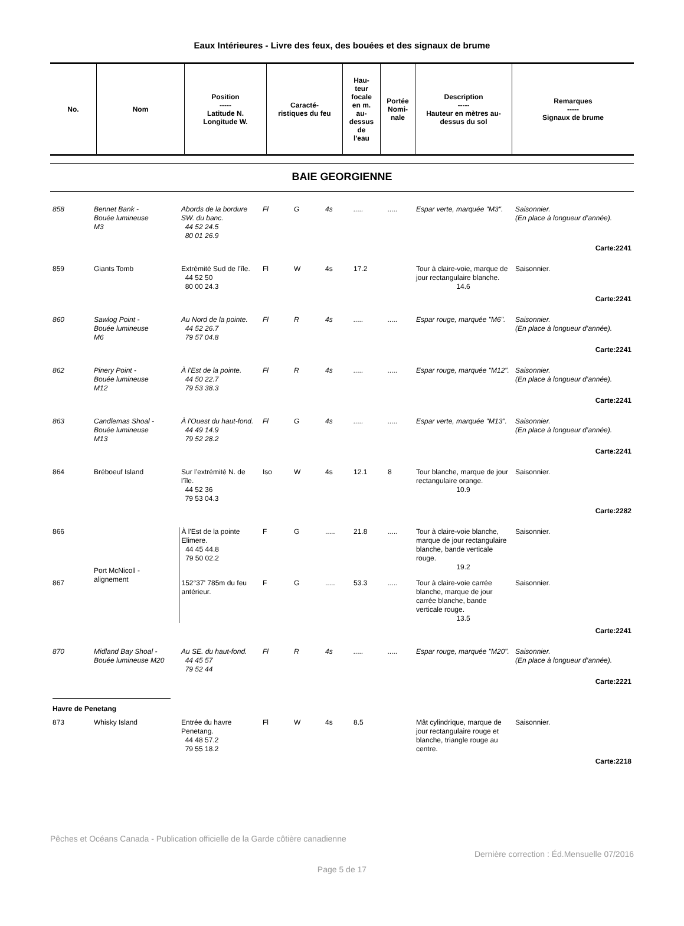Eaux Intérieures - Livre des feux, des bouées et des signaux de brume
| No. | Nom | Position ----- Latitude N. Longitude W. | Caracté- ristiques du feu | Hau- teur focale en m. au- dessus de l'eau | Portée Nomi- nale | Description ----- Hauteur en mètres au- dessus du sol | Remarques ----- Signaux de brume |
| --- | --- | --- | --- | --- | --- | --- | --- |
BAIE GEORGIENNE
| 858 | Bennet Bank - Bouée lumineuse M3 | Abords de la bordure SW. du banc. 44 52 24.5 80 01 26.9 | Fl | G | 4s | ..... | ..... | Espar verte, marquée "M3". | Saisonnier. (En place à longueur d’année). |
| Carte:2241 | | | | | | | | | |
| 859 | Giants Tomb | Extrémité Sud de l’île. 44 52 50 80 00 24.3 | Fl | W | 4s | 17.2 | | Tour à claire-voie, marque de jour rectangulaire blanche. 14.6 | Saisonnier. |
| Carte:2241 | | | | | | | | | |
| 860 | Sawlog Point - Bouée lumineuse M6 | Au Nord de la pointe. 44 52 26.7 79 57 04.8 | Fl | R | 4s | ..... | ..... | Espar rouge, marquée "M6". | Saisonnier. (En place à longueur d’année). |
| Carte:2241 | | | | | | | | | |
| 862 | Pinery Point - Bouée lumineuse M12 | À l'Est de la pointe. 44 50 22.7 79 53 38.3 | Fl | R | 4s | ..... | ..... | Espar rouge, marquée "M12". | Saisonnier. (En place à longueur d’année). |
| Carte:2241 | | | | | | | | | |
| 863 | Candlemas Shoal - Bouée lumineuse M13 | À l'Ouest du haut-fond. 44 49 14.9 79 52 28.2 | Fl | G | 4s | ..... | ..... | Espar verte, marquée "M13". | Saisonnier. (En place à longueur d’année). |
| Carte:2241 | | | | | | | | | |
| 864 | Bréboeuf Island | Sur l’extrémité N. de l’île. 44 52 36 79 53 04.3 | Iso | W | 4s | 12.1 | 8 | Tour blanche, marque de jour rectangulaire orange. 10.9 | Saisonnier. |
| Carte:2282 | | | | | | | | | |
| 866 | Port McNicoll - alignement | À l'Est de la pointe Elimere. 44 45 44.8 79 50 02.2 | F | G | ..... | 21.8 | ..... | Tour à claire-voie blanche, marque de jour rectangulaire blanche, bande verticale rouge. 19.2 | Saisonnier. |
| 867 | | 152°37' 785m du feu antérieur. | F | G | ..... | 53.3 | ..... | Tour à claire-voie carrée blanche, marque de jour carrée blanche, bande verticale rouge. 13.5 | Saisonnier. |
| Carte:2241 | | | | | | | | | |
| 870 | Midland Bay Shoal - Bouée lumineuse M20 | Au SE. du haut-fond. 44 45 57 79 52 44 | Fl | R | 4s | ..... | ..... | Espar rouge, marquée "M20". | Saisonnier. (En place à longueur d’année). |
| Carte:2221 | | | | | | | | | |
| Havre de Penetang | | | | | | | | | |
| 873 | Whisky Island | Entrée du havre Penetang. 44 48 57.2 79 55 18.2 | Fl | W | 4s | 8.5 | | Mât cylindrique, marque de jour rectangulaire rouge et blanche, triangle rouge au centre. | Saisonnier. |
| Carte:2218 | | | | | | | | | |
Pêches et Océans Canada - Publication officielle de la Garde côtière canadienne
Dernière correction : Éd.Mensuelle 07/2016
Page 5 de 17